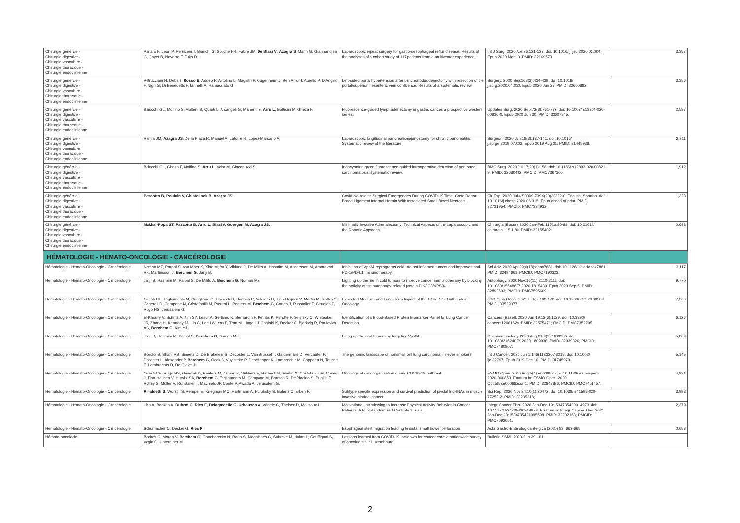| Chirurgie générale - Chirurgie digestive - Chirurgie vasculaire - Chirurgie thoracique - Chirurgie endocrinienne | Panaro F, Leon P, Perniceni T, Bianchi G, Souche FR, Fabre JM, De Blasi V , Azagra S , Marin G, Giannandrea G, Gayet B, Navarro F, Fuks D. | Laparoscopic repeat surgery for gastro-oesophageal reflux disease: Results of the analyses of a cohort study of 117 patients from a multicenter experience. | Int J Surg. 2020 Apr;76:121-127. doi: 10.1016/ j.ijsu.2020.03.004. Epub 2020 Mar 10. PMID: 32169573. | 3,357 |
| Chirurgie générale - Chirurgie digestive - Chirurgie vasculaire - Chirurgie thoracique - Chirurgie endocrinienne | Petrucciani N, Debs T, Rosso E , Addeo P, Antolino L, Magistri P, Gugenheim J, Ben Amor I, Aurello P, D'Angelo F, Nigri G, Di Benedetto F, Iannelli A, Ramacciato G. | Left-sided portal hypertension after pancreatoduodenectomy with resection of the portal/superior mesenteric vein confluence. Results of a systematic review. | Surgery. 2020 Sep;168(3):434-439. doi: 10.1016/ j.surg.2020.04.030. Epub 2020 Jun 27. PMID: 32600882 | 3,356 |
| Chirurgie générale - Chirurgie digestive - Chirurgie vasculaire - Chirurgie thoracique - Chirurgie endocrinienne | Baiocchi GL, Molfino S, Molteni B, Quarti L, Arcangeli G, Manenti S, Arru L , Botticini M, Gheza F. | Fluorescence-guided lymphadenectomy in gastric cancer: a prospective western series. | Updates Surg. 2020 Sep;72(3):761-772. doi: 10.1007/ s13304-020-00836-0. Epub 2020 Jun 30. PMID: 32607845. | 2,587 |
| Chirurgie générale - Chirurgie digestive - Chirurgie vasculaire - Chirurgie thoracique - Chirurgie endocrinienne | Ramia JM, Azagra JS , De la Plaza R, Manuel A, Latorre R, Lopez-Marcano A. | Laparoscopic longitudinal pancreaticojejunostomy for chronic pancreatitis: Systematic review of the literature. | Surgeon. 2020 Jun;18(3):137-141. doi: 10.1016/ j.surge.2019.07.002. Epub 2019 Aug 21. PMID: 31445938. | 2,311 |
| Chirurgie générale - Chirurgie digestive - Chirurgie vasculaire - Chirurgie thoracique - Chirurgie endocrinienne | Baiocchi GL, Gheza F, Molfino S, Arru L , Vaira M, Giacopuzzi S. | Indocyanine green fluorescence-guided intraoperative detection of peritoneal carcinomatosis: systematic review. | BMC Surg. 2020 Jul 17;20(1):158. doi: 10.1186/ s12893-020-00821-9. PMID: 32680492; PMCID: PMC7367360. | 1,912 |
| Chirurgie générale - Chirurgie digestive - Chirurgie vasculaire - Chirurgie thoracique - Chirurgie endocrinienne | Pascotto B, Poulain V, Ghistelinck B, Azagra JS . | Covid No-related Surgical Emergencies During COVID-19 Time. Case Report: Broad Ligament Internal Hernia With Associated Small Bowel Necrosis. | Cir Esp. 2020 Jul 4:S0009-739X(20)30222-0. English, Spanish. doi: 10.1016/j.ciresp.2020.06.015. Epub ahead of print. PMID: 32731954; PMCID: PMC7334932. | 1,323 |
| Chirurgie générale - Chirurgie digestive - Chirurgie vasculaire - Chirurgie thoracique - Chirurgie endocrinienne | Makkai-Popa ST, Pascotto B, Arru L, Blasi V, Goergen M, Azagra JS. | Minimally Invasive Adrenalectomy: Technical Aspects of the Laparoscopic and the Robotic Approach. | Chirurgia (Bucur). 2020 Jan-Feb;115(1):80-88. doi: 10.21614/ chirurgia.115.1.80. PMID: 32155402. | 0,698 |
| HÉMATOLOGIE - HÉMATO-ONCOLOGIE - CANCÉROLOGIE | | | | |
| Hématologie - Hémato-Oncologie - Cancérologie | Noman MZ, Parpal S, Van Moer K, Xiao M, Yu Y, Viklund J, De Milito A, Hasmim M, Andersson M, Amaravadi RK, Martinsson J, Berchem G , Janji B. | Inhibition of Vps34 reprograms cold into hot inflamed tumors and improves anti-PD-1/PD-L1 immunotherapy. | Sci Adv. 2020 Apr 29;6(18):eaax7881. doi: 10.1126/ sciadv.aax7881. PMID: 32494661; PMCID: PMC7190323. | 13,117 |
| Hématologie - Hémato-Oncologie - Cancérologie | Janji B, Hasmim M, Parpal S, De Milito A, Berchem G , Noman MZ. | Lighting up the fire in cold tumors to improve cancer immunotherapy by blocking the activity of the autophagy-related protein PIK3C3/VPS34. | Autophagy. 2020 Nov;16(11):2110-2111. doi: 10.1080/15548627.2020.1815439. Epub 2020 Sep 5. PMID: 32892693; PMCID: PMC7595609. | 9,770 |
| Hématologie - Hémato-Oncologie - Cancérologie | Onesti CE, Tagliamento M, Curigliano G, Harbeck N, Bartsch R, Wildiers H, Tjan-Heijnen V, Martin M, Rottey S, Generali D, Campone M, Cristofanilli M, Pusztai L, Peeters M, Berchem G , Cortes J, Ruhstaller T, Ciruelos E, Rugo HS, Jerusalem G. | Expected Medium- and Long-Term Impact of the COVID-19 Outbreak in Oncology. | JCO Glob Oncol. 2021 Feb;7:162-172. doi: 10.1200/ GO.20.00589. PMID: 33529077. | 7,360 |
| Hématologie - Hémato-Oncologie - Cancérologie | El-Khoury V, Schritz A, Kim SY, Lesur A, Sertamo K, Bernardin F, Petritis K, Pirrotte P, Selinsky C, Whiteaker JR, Zhang H, Kennedy JJ, Lin C, Lee LW, Yan P, Tran NL, Inge LJ, Chalabi K, Decker G, Bjerkvig R, Paulovich AG, Berchem G , Kim YJ. | Identification of a Blood-Based Protein Biomarker Panel for Lung Cancer Detection. | Cancers (Basel). 2020 Jun 19;12(6):1629. doi: 10.3390/ cancers12061629. PMID: 32575471; PMCID: PMC7352295. | 6,126 |
| Hématologie - Hémato-Oncologie - Cancérologie | Janji B, Hasmim M, Parpal S, Berchem G , Noman MZ. | Firing up the cold tumors by targeting Vps34. | Oncoimmunology. 2020 Aug 31;9(1):1809936. doi: 10.1080/2162402X.2020.1809936. PMID: 32939326; PMCID: PMC7480807. | 5,869 |
| Hématologie - Hémato-Oncologie - Cancérologie | Boeckx B, Shahi RB, Smeets D, De Brakeleer S, Decoster L, Van Brussel T, Galdermans D, Vercauter P, Decoster L, Alexander P, Berchem G , Ocak S, Vuylsteke P, Deschepper K, Lambrechts M, Cappoen N, Teugels E, Lambrechts D, De Greve J. | The genomic landscape of nonsmall cell lung carcinoma in never smokers. | Int J Cancer. 2020 Jun 1;146(11):3207-3218. doi: 10.1002/ ijc.32797. Epub 2019 Dec 10. PMID: 31745979. | 5,145 |
| Hématologie - Hémato-Oncologie - Cancérologie | Onesti CE, Rugo HS, Generali D, Peeters M, Zaman K, Wildiers H, Harbeck N, Martin M, Cristofanilli M, Cortes J, Tjan-Heijnen V, Hurvitz SA, Berchem G , Tagliamento M, Campone M, Bartsch R, De Placido S, Puglisi F, Rottey S, Müller V, Ruhstaller T, Machiels JP, Conte P, Awada A, Jerusalem G. | Oncological care organisation during COVID-19 outbreak. | ESMO Open. 2020 Aug;5(4):e000853. doi: 10.1136/ esmoopen-2020-000853. Erratum in: ESMO Open. 2020 Oct;5(5):e000682corr1. PMID: 32847836; PMCID: PMC7451457. | 4,931 |
| Hématologie - Hémato-Oncologie - Cancérologie | Rinaldetti S , Worst TS, Rempel E, Kriegmair MC, Hartmann A, Porubsky S, Bolenz C, Erben P. | Subtype specific expression and survival prediction of pivotal lncRNAs in muscle invasive bladder cancer | Sci Rep. 2020 Nov 24;10(1):20472. doi: 10.1038/ s41598-020-77252-2. PMID: 33235218; | 3,998 |
| Hématologie - Hémato-Oncologie - Cancérologie | Lion A, Backes A, Duhem C , Ries F , Delagardelle C , Urhausen A , Vögele C, Theisen D, Malisoux L. | Motivational Interviewing to Increase Physical Activity Behavior in Cancer Patients: A Pilot Randomized Controlled Trials. | Integr Cancer Ther. 2020 Jan-Dec;19:1534735420914973. doi: 10.1177/1534735420914973. Erratum in: Integr Cancer Ther. 2021 Jan-Dec;20:1534735421995598. PMID: 32202163; PMCID: PMC7092651. | 2,379 |
| Hématologie - Hémato-Oncologie - Cancérologie | Schumacher C, Decker G, Ries F | Esophageal stent migration leading to distal small bowel perforation | Acta Gastro-Enterologica Belgica (2020) 83, 663-665 | 0,658 |
| Hémato-oncologie | Backes C, Moran V, Berchem G , Goncharenko N, Rauh S, Magalhaes C, Suhrcke M, Huiart L, Couffignal S, Vogin G, Untereiner M | Lessons learned from COVID-19 lockdown for cancer care: a nationwide survey of oncologists in Luxembourg | Bulletin SSML 2020-2, p.39 - 61 | |
2